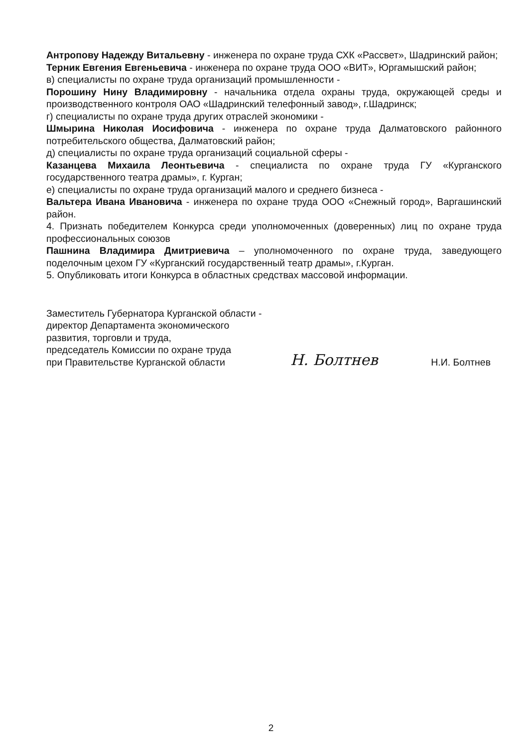Антропову Надежду Витальевну - инженера по охране труда СХК «Рассвет», Шадринский район;
Терник Евгения Евгеньевича - инженера по охране труда ООО «ВИТ», Юргамышский район;
в) специалисты по охране труда организаций промышленности -
Порошину Нину Владимировну - начальника отдела охраны труда, окружающей среды и производственного контроля ОАО «Шадринский телефонный завод», г.Шадринск;
г) специалисты по охране труда других отраслей экономики -
Шмырина Николая Иосифовича - инженера по охране труда Далматовского районного потребительского общества, Далматовский район;
д) специалисты по охране труда организаций социальной сферы -
Казанцева Михаила Леонтьевича - специалиста по охране труда ГУ «Курганского государственного театра драмы», г. Курган;
е) специалисты по охране труда организаций малого и среднего бизнеса -
Вальтера Ивана Ивановича - инженера по охране труда ООО «Снежный город», Варгашинский район.
4. Признать победителем Конкурса среди уполномоченных (доверенных) лиц по охране труда профессиональных союзов
Пашнина Владимира Дмитриевича – уполномоченного по охране труда, заведующего поделочным цехом ГУ «Курганский государственный театр драмы», г.Курган.
5. Опубликовать итоги Конкурса в областных средствах массовой информации.
Заместитель Губернатора Курганской области -
директор Департамента экономического
развития, торговли и труда,
председатель Комиссии по охране труда
при Правительстве Курганской области
Н. Болтнев
Н.И. Болтнев
2